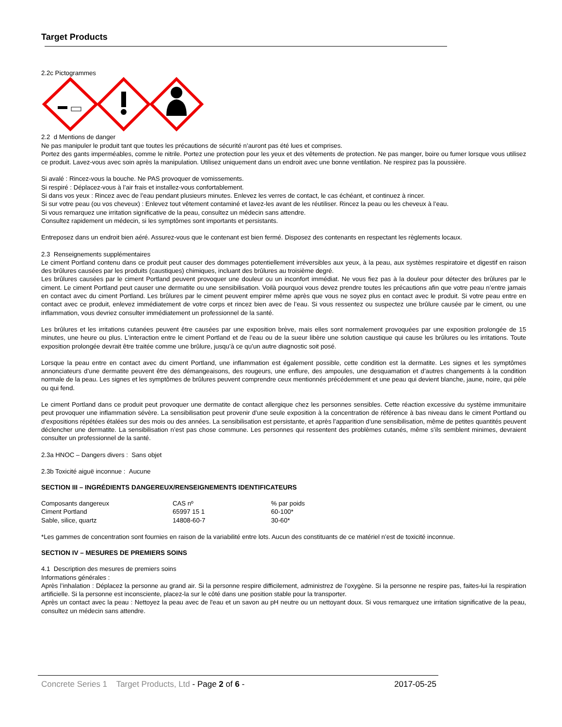Target Products
2.2c Pictogrammes
2.2 d Mentions de danger
Ne pas manipuler le produit tant que toutes les précautions de sécurité n’auront pas été lues et comprises.
Portez des gants imperméables, comme le nitrile. Portez une protection pour les yeux et des vêtements de protection. Ne pas manger, boire ou fumer lorsque vous utilisez ce produit. Lavez-vous avec soin après la manipulation. Utilisez uniquement dans un endroit avec une bonne ventilation. Ne respirez pas la poussière.
Si avalé : Rincez-vous la bouche. Ne PAS provoquer de vomissements.
Si respiré : Déplacez-vous à l’air frais et installez-vous confortablement.
Si dans vos yeux : Rincez avec de l’eau pendant plusieurs minutes. Enlevez les verres de contact, le cas échéant, et continuez à rincer.
Si sur votre peau (ou vos cheveux) : Enlevez tout vêtement contaminé et lavez-les avant de les réutiliser. Rincez la peau ou les cheveux à l’eau.
Si vous remarquez une irritation significative de la peau, consultez un médecin sans attendre.
Consultez rapidement un médecin, si les symptômes sont importants et persistants.
Entreposez dans un endroit bien aéré. Assurez-vous que le contenant est bien fermé. Disposez des contenants en respectant les règlements locaux.
2.3 Renseignements supplémentaires
Le ciment Portland contenu dans ce produit peut causer des dommages potentiellement irréversibles aux yeux, à la peau, aux systèmes respiratoire et digestif en raison des brûlures causées par les produits (caustiques) chimiques, incluant des brûlures au troisième degré.
Les brûlures causées par le ciment Portland peuvent provoquer une douleur ou un inconfort immédiat. Ne vous fiez pas à la douleur pour détecter des brûlures par le ciment. Le ciment Portland peut causer une dermatite ou une sensibilisation. Voilà pourquoi vous devez prendre toutes les précautions afin que votre peau n’entre jamais en contact avec du ciment Portland. Les brûlures par le ciment peuvent empirer même après que vous ne soyez plus en contact avec le produit. Si votre peau entre en contact avec ce produit, enlevez immédiatement de votre corps et rincez bien avec de l’eau. Si vous ressentez ou suspectez une brûlure causée par le ciment, ou une inflammation, vous devriez consulter immédiatement un professionnel de la santé.
Les brûlures et les irritations cutanées peuvent être causées par une exposition brève, mais elles sont normalement provoquées par une exposition prolongée de 15 minutes, une heure ou plus. L'interaction entre le ciment Portland et de l’eau ou de la sueur libère une solution caustique qui cause les brûlures ou les irritations. Toute exposition prolongée devrait être traitée comme une brûlure, jusqu’à ce qu’un autre diagnostic soit posé.
Lorsque la peau entre en contact avec du ciment Portland, une inflammation est également possible, cette condition est la dermatite. Les signes et les symptômes annonciateurs d’une dermatite peuvent être des démangeaisons, des rougeurs, une enflure, des ampoules, une desquamation et d’autres changements à la condition normale de la peau. Les signes et les symptômes de brûlures peuvent comprendre ceux mentionnés précédemment et une peau qui devient blanche, jaune, noire, qui pèle ou qui fend.
Le ciment Portland dans ce produit peut provoquer une dermatite de contact allergique chez les personnes sensibles. Cette réaction excessive du système immunitaire peut provoquer une inflammation sévère. La sensibilisation peut provenir d’une seule exposition à la concentration de référence à bas niveau dans le ciment Portland ou d’expositions répétées étalées sur des mois ou des années. La sensibilisation est persistante, et après l’apparition d’une sensibilisation, même de petites quantités peuvent déclencher une dermatite. La sensibilisation n’est pas chose commune. Les personnes qui ressentent des problèmes cutanés, même s’ils semblent minimes, devraient consulter un professionnel de la santé.
2.3a HNOC – Dangers divers : Sans objet
2.3b Toxicité aiguë inconnue : Aucune
SECTION III – INGRÉDIENTS DANGEREUX/RENSEIGNEMENTS IDENTIFICATEURS
| Composants dangereux | CAS nº | % par poids |
| Ciment Portland | 65997 15 1 | 60-100* |
| Sable, silice, quartz | 14808-60-7 | 30-60* |
*Les gammes de concentration sont fournies en raison de la variabilité entre lots. Aucun des constituants de ce matériel n’est de toxicité inconnue.
SECTION IV – MESURES DE PREMIERS SOINS
4.1 Description des mesures de premiers soins
Informations générales :
Après l’inhalation : Déplacez la personne au grand air. Si la personne respire difficilement, administrez de l’oxygène. Si la personne ne respire pas, faites-lui la respiration artificielle. Si la personne est inconsciente, placez-la sur le côté dans une position stable pour la transporter.
Après un contact avec la peau : Nettoyez la peau avec de l'eau et un savon au pH neutre ou un nettoyant doux. Si vous remarquez une irritation significative de la peau, consultez un médecin sans attendre.
Concrete Series 1 Target Products, Ltd - Page 2 of 6 - 2017-05-25